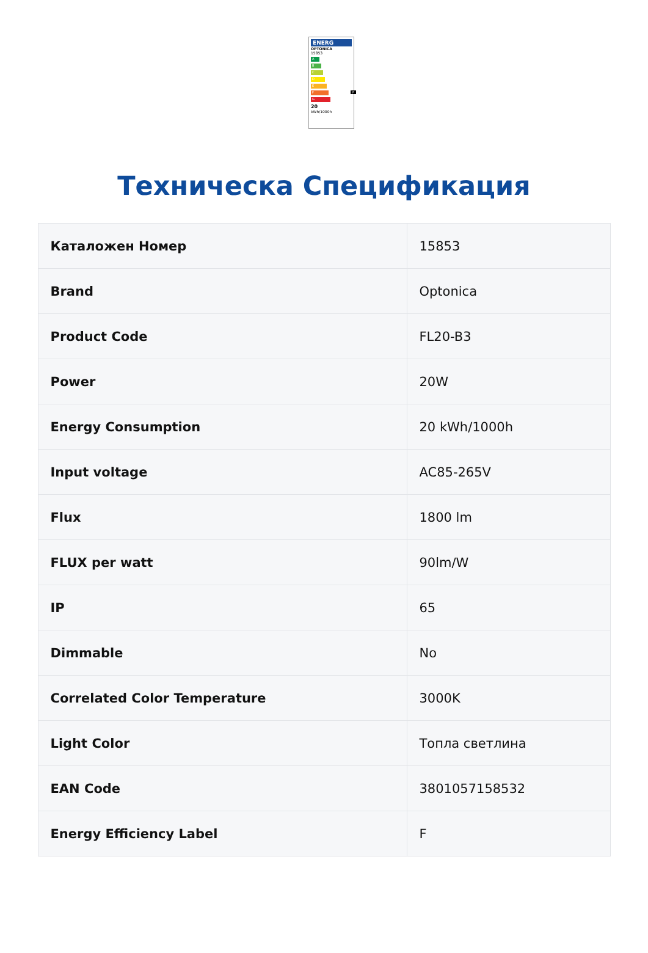ENERG
OPTONICA
15853
A
B
C
D
E
F F
G
20
kWh/1000h
Техническа Спецификация
| Каталожен Номер | 15853 |
| Brand | Optonica |
| Product Code | FL20-B3 |
| Power | 20W |
| Energy Consumption | 20 kWh/1000h |
| Input voltage | AC85-265V |
| Flux | 1800 lm |
| FLUX per watt | 90lm/W |
| IP | 65 |
| Dimmable | No |
| Correlated Color Temperature | 3000K |
| Light Color | Топла светлина |
| EAN Code | 3801057158532 |
| Energy Efficiency Label | F |